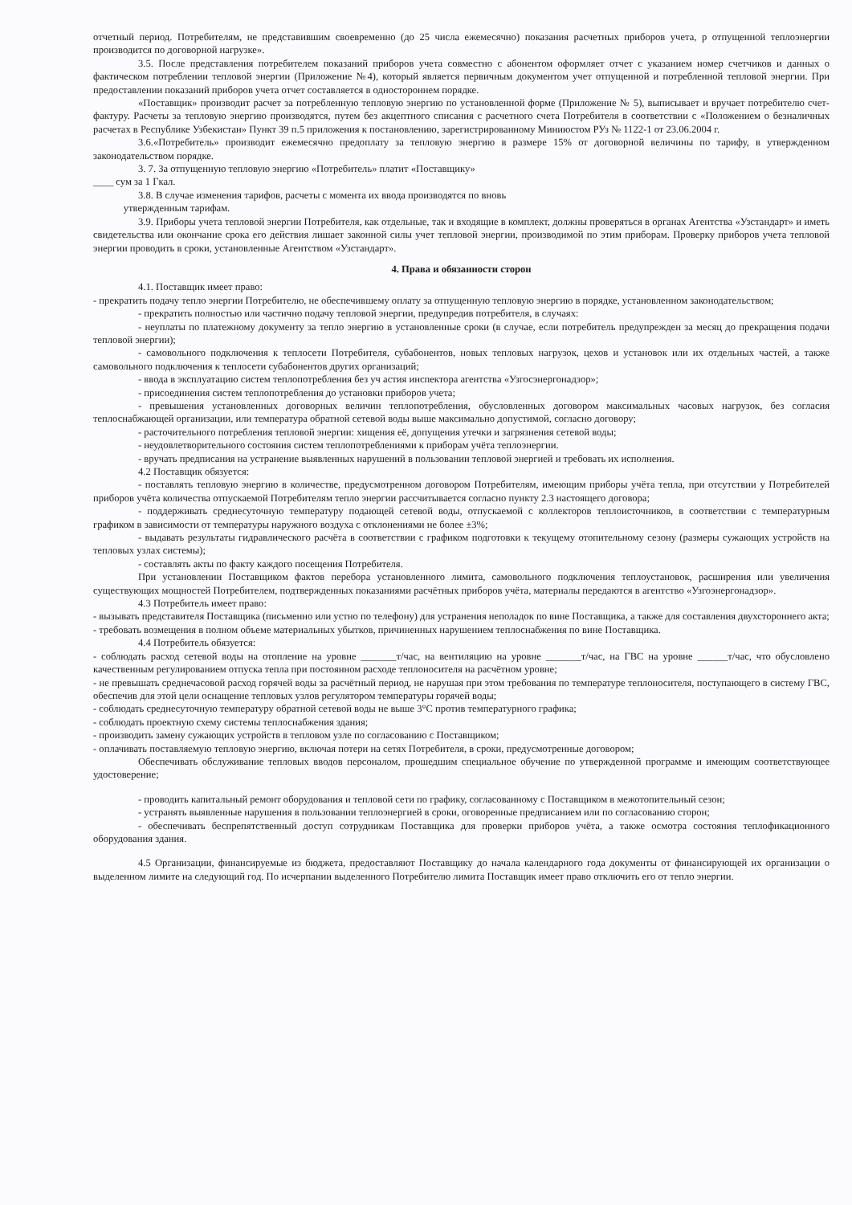отчетный период. Потребителям, не представившим своевременно (до 25 числа ежемесячно) показания расчетных приборов учета, р отпущенной теплоэнергии производится по договорной нагрузке».
3.5. После представления потребителем показаний приборов учета совместно с абонентом оформляет отчет с указанием номер счетчиков и данных о фактическом потреблении тепловой энергии (Приложение №4), который является первичным документом учет отпущенной и потребленной тепловой энергии. При предоставлении показаний приборов учета отчет составляется в одностороннем порядке.
«Поставщик» производит расчет за потребленную тепловую энергию по установленной форме (Приложение № 5), выписывает и вручает потребителю счет-фактуру. Расчеты за тепловую энергию производятся, путем без акцептного списания с расчетного счета Потребителя в соответствии с «Положением о безналичных расчетах в Республике Узбекистан» Пункт 39 п.5 приложения к постановлению, зарегистрированному Миниюстом РУз № 1122-1 от 23.06.2004 г.
3.6.«Потребитель» производит ежемесячно предоплату за тепловую энергию в размере 15% от договорной величины по тарифу, в утвержденном законодательством порядке.
3. 7. За отпущенную тепловую энергию «Потребитель» платит «Поставщику»
____ сум за 1 Гкал.
3.8. В случае изменения тарифов, расчеты с момента их ввода производятся по вновь
утвержденным тарифам.
3.9. Приборы учета тепловой энергии Потребителя, как отдельные, так и входящие в комплект, должны проверяться в органах Агентства «Узстандарт» и иметь свидетельства или окончание срока его действия лишает законной силы учет тепловой энергии, производимой по этим приборам. Проверку приборов учета тепловой энергии проводить в сроки, установленные Агентством «Узстандарт».
4. Права и обязанности сторон
4.1. Поставщик имеет право:
- прекратить подачу тепло энергии Потребителю, не обеспечившему оплату за отпущенную тепловую энергию в порядке, установленном законодательством;
- прекратить полностью или частично подачу тепловой энергии, предупредив потребителя, в случаях:
- неуплаты по платежному документу за тепло энергию в установленные сроки (в случае, если потребитель предупрежден за месяц до прекращения подачи тепловой энергии);
- самовольного подключения к теплосети Потребителя, субабонентов, новых тепловых нагрузок, цехов и установок или их отдельных частей, а также самовольного подключения к теплосети субабонентов других организаций;
- ввода в эксплуатацию систем теплопотребления без уч астия инспектора агентства «Узгосэнергонадзор»;
- присоединения систем теплопотребления до установки приборов учета;
- превышения установленных договорных величин теплопотребления, обусловленных договором максимальных часовых нагрузок, без согласия теплоснабжающей организации, или температура обратной сетевой воды выше максимально допустимой, согласно договору;
- расточительного потребления тепловой энергии: хищения её, допущения утечки и загрязнения сетевой воды;
- неудовлетворительного состояния систем теплопотреблениями к приборам учёта теплоэнергии.
- вручать предписания на устранение выявленных нарушений в пользовании тепловой энергией и требовать их исполнения.
4.2 Поставщик обязуется:
- поставлять тепловую энергию в количестве, предусмотренном договором Потребителям, имеющим приборы учёта тепла, при отсутствии у Потребителей приборов учёта количества отпускаемой Потребителям тепло энергии рассчитывается согласно пункту 2.3 настоящего договора;
- поддерживать среднесуточную температуру подающей сетевой воды, отпускаемой с коллекторов теплоисточников, в соответствии с температурным графиком в зависимости от температуры наружного воздуха с отклонениями не более ±3%;
- выдавать результаты гидравлического расчёта в соответствии с графиком подготовки к текущему отопительному сезону (размеры сужающих устройств на тепловых узлах системы);
- составлять акты по факту каждого посещения Потребителя.
При установлении Поставщиком фактов перебора установленного лимита, самовольного подключения теплоустановок, расширения или увеличения существующих мощностей Потребителем, подтвержденных показаниями расчётных приборов учёта, материалы передаются в агентство «Узгоэнергонадзор».
4.3 Потребитель имеет право:
- вызывать представителя Поставщика (письменно или устно по телефону) для устранения неполадок по вине Поставщика, а также для составления двухстороннего акта;
- требовать возмещения в полном объеме материальных убытков, причиненных нарушением теплоснабжения по вине Поставщика.
4.4 Потребитель обязуется:
- соблюдать расход сетевой воды на отопление на уровне _______т/час, на вентиляцию на уровне _______т/час, на ГВС на уровне ______т/час, что обусловлено качественным регулированием отпуска тепла при постоянном расходе теплоносителя на расчётном уровне;
- не превышать среднечасовой расход горячей воды за расчётный период, не нарушая при этом требования по температуре теплоносителя, поступающего в систему ГВС, обеспечив для этой цели оснащение тепловых узлов регулятором температуры горячей воды;
- соблюдать среднесуточную температуру обратной сетевой воды не выше 3°С против температурного графика;
- соблюдать проектную схему системы теплоснабжения здания;
- производить замену сужающих устройств в тепловом узле по согласованию с Поставщиком;
- оплачивать поставляемую тепловую энергию, включая потери на сетях Потребителя, в сроки, предусмотренные договором;
Обеспечивать обслуживание тепловых вводов персоналом, прошедшим специальное обучение по утвержденной программе и имеющим соответствующее удостоверение;
- проводить капитальный ремонт оборудования и тепловой сети по графику, согласованному с Поставщиком в межотопительный сезон;
- устранять выявленные нарушения в пользовании теплоэнергией в сроки, оговоренные предписанием или по согласованию сторон;
- обеспечивать беспрепятственный доступ сотрудникам Поставщика для проверки приборов учёта, а также осмотра состояния теплофикационного оборудования здания.
4.5 Организации, финансируемые из бюджета, предоставляют Поставщику до начала календарного года документы от финансирующей их организации о выделенном лимите на следующий год. По исчерпании выделенного Потребителю лимита Поставщик имеет право отключить его от тепло энергии.